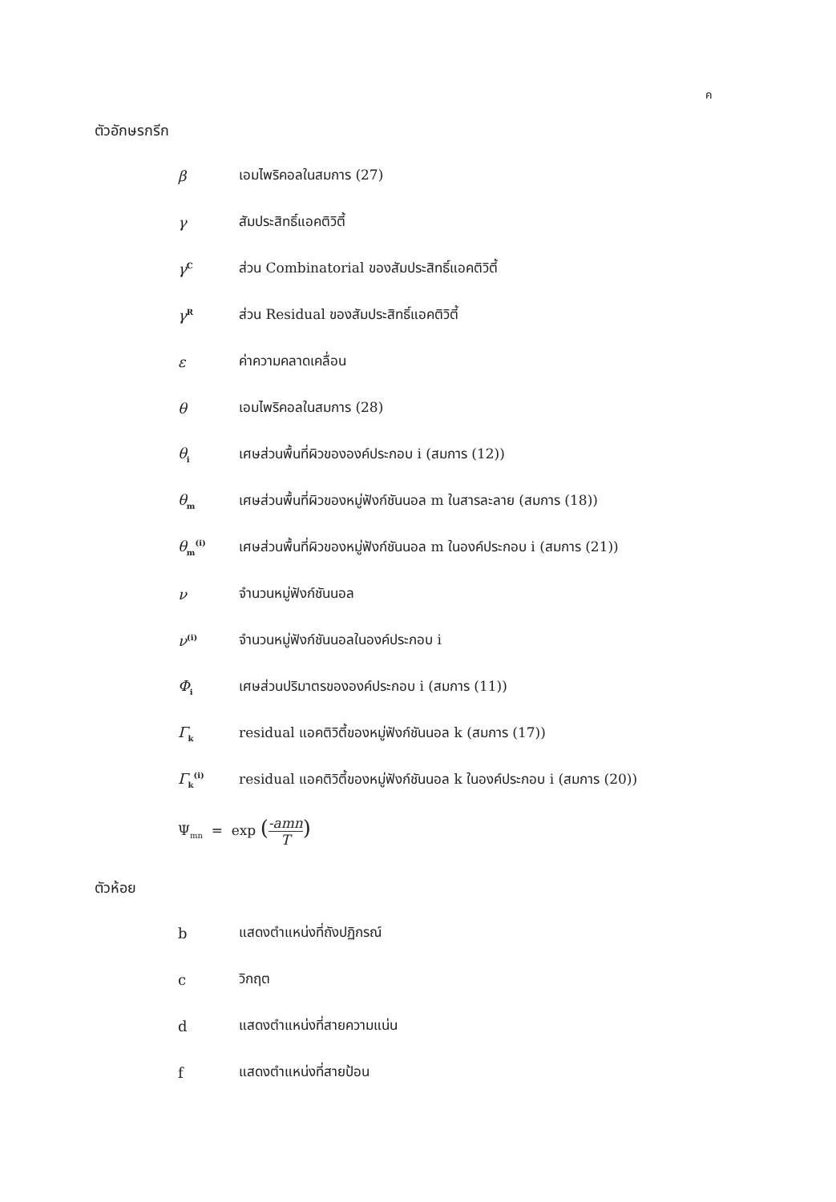ค
ตัวอักษรกรีก
β เอมไพริคอลในสมการ (27)
γ สัมประสิทธิ์แอคติวิตี้
γ<sup>C</sup>
ส่วน Combinatorial ของสัมประสิทธิ์แอคติวิตี้
γ<sup>R</sup>
ส่วน Residual ของสัมประสิทธิ์แอคติวิตี้
ε ค่าความคลาดเคลื่อน
θ เอมไพริคอลในสมการ (28)
θ<sub>i</sub>
เศษส่วนพื้นที่ผิวขององค์ประกอบ i (สมการ (12))
θ<sub>m</sub>
เศษส่วนพื้นที่ผิวของหมู่ฟังก์ชันนอล m ในสารละลาย (สมการ (18))
θ<sub>m</sub><sup>(i)</sup>
เศษส่วนพื้นที่ผิวของหมู่ฟังก์ชันนอล m ในองค์ประกอบ i (สมการ (21))
ν จำนวนหมู่ฟังก์ชันนอล
ν<sup>(i)</sup>
จำนวนหมู่ฟังก์ชันนอลในองค์ประกอบ i
Φ<sub>i</sub>
เศษส่วนปริมาตรขององค์ประกอบ i (สมการ (11))
Γ<sub>k</sub>
residual แอคติวิตี้ของหมู่ฟังก์ชันนอล k (สมการ (17))
Γ<sub>k</sub><sup>(i)</sup>
residual แอคติวิตี้ของหมู่ฟังก์ชันนอล k ในองค์ประกอบ i (สมการ (20))
Ψ<sub>mn</sub> = exp (-amn
T)
ตัวห้อย
b แสดงตำแหน่งที่ถังปฏิกรณ์
c วิกฤต
d แสดงตำแหน่งที่สายความแน่น
f แสดงตำแหน่งที่สายป้อน